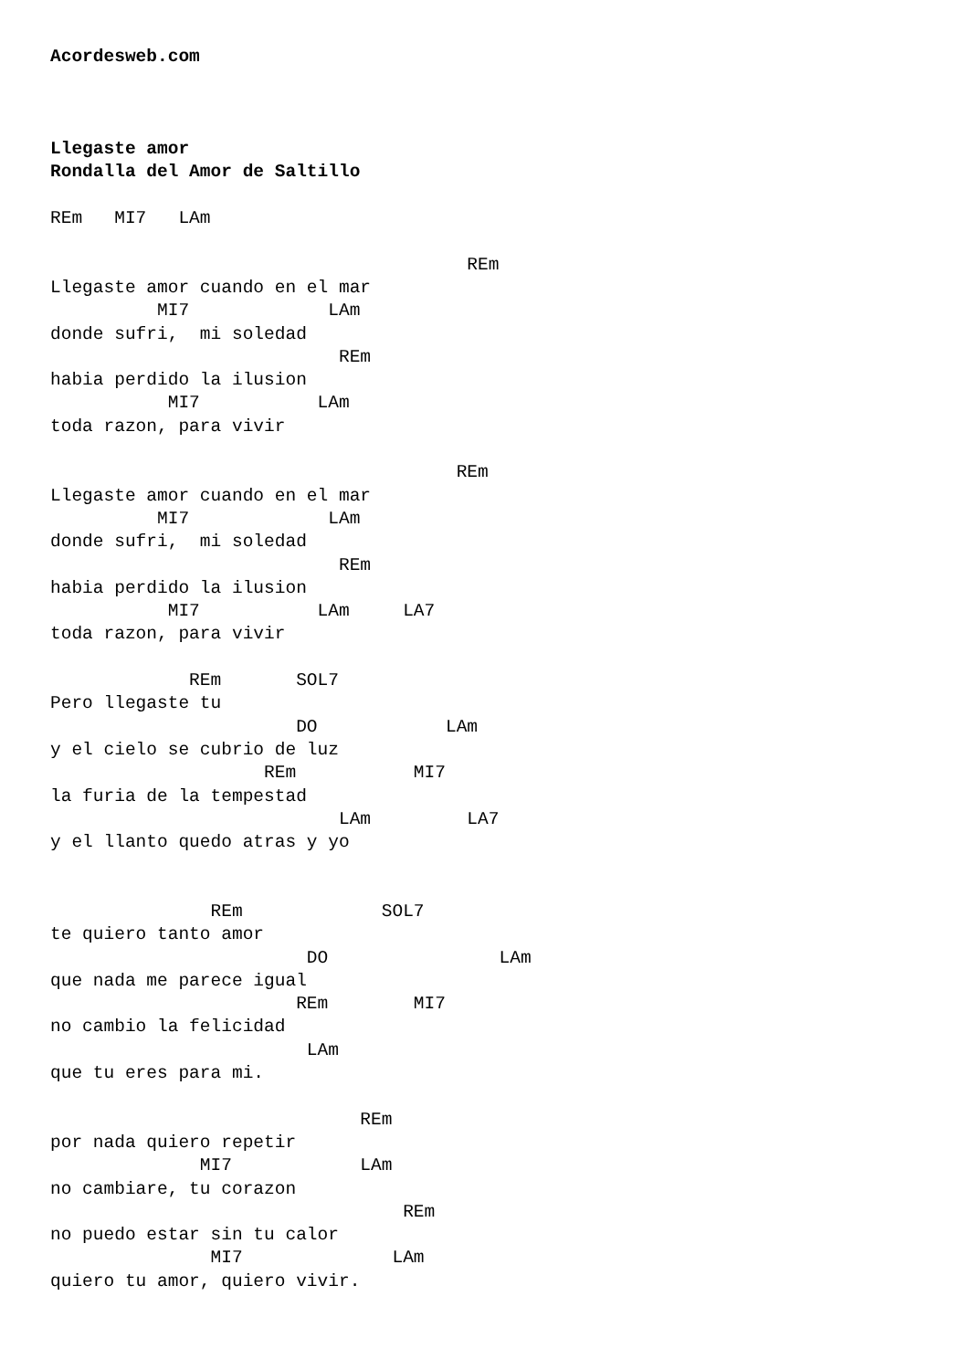Acordesweb.com



Llegaste amor
Rondalla del Amor de Saltillo

REm   MI7   LAm

                                       REm
Llegaste amor cuando en el mar
          MI7             LAm
donde sufri,  mi soledad
                           REm
habia perdido la ilusion
           MI7           LAm
toda razon, para vivir

                                      REm
Llegaste amor cuando en el mar
          MI7             LAm
donde sufri,  mi soledad
                           REm
habia perdido la ilusion
           MI7           LAm     LA7
toda razon, para vivir

             REm       SOL7
Pero llegaste tu
                       DO            LAm
y el cielo se cubrio de luz
                    REm           MI7
la furia de la tempestad
                           LAm         LA7
y el llanto quedo atras y yo


               REm             SOL7
te quiero tanto amor
                        DO                LAm
que nada me parece igual
                       REm        MI7
no cambio la felicidad
                        LAm
que tu eres para mi.

                             REm
por nada quiero repetir
              MI7            LAm
no cambiare, tu corazon
                                 REm
no puedo estar sin tu calor
               MI7              LAm
quiero tu amor, quiero vivir.